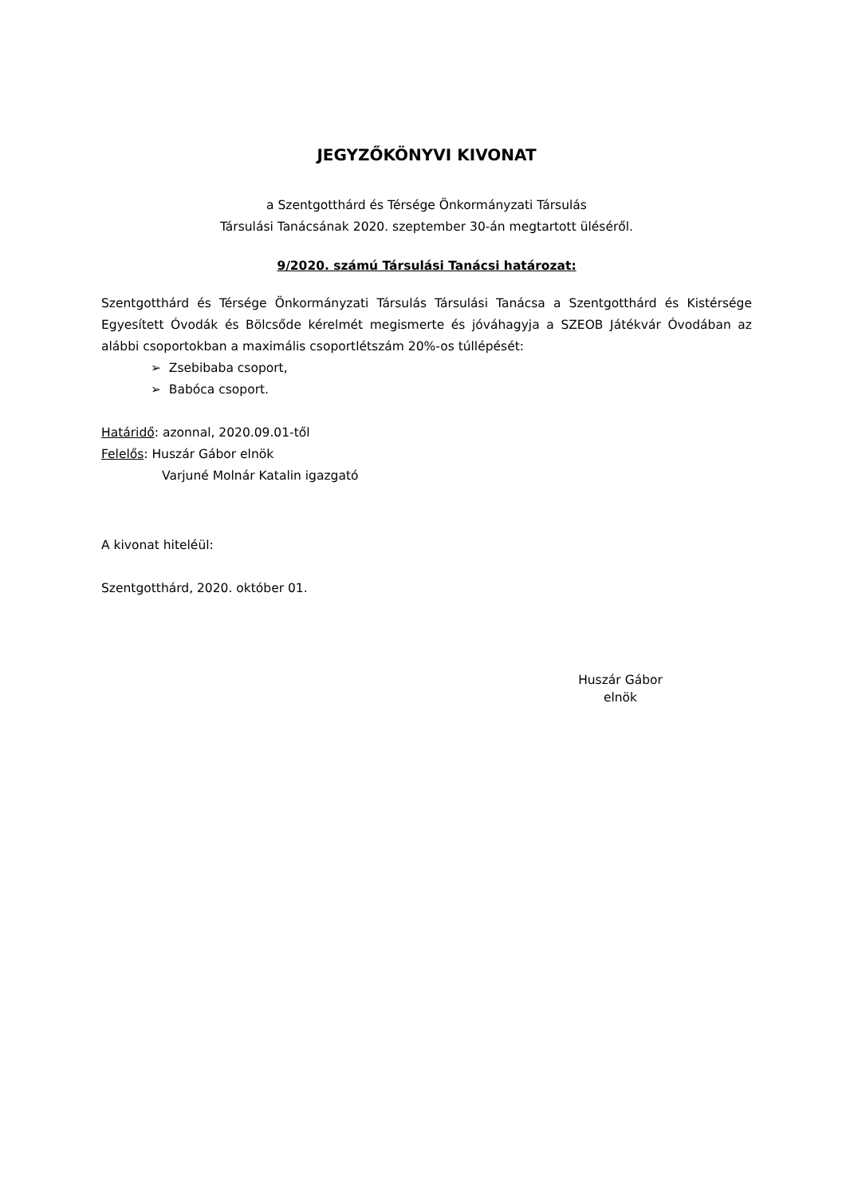JEGYZŐKÖNYVI KIVONAT
a Szentgotthárd és Térsége Önkormányzati Társulás
Társulási Tanácsának 2020. szeptember 30-án megtartott üléséről.
9/2020. számú Társulási Tanácsi határozat:
Szentgotthárd és Térsége Önkormányzati Társulás Társulási Tanácsa a Szentgotthárd és Kistérsége Egyesített Óvodák és Bölcsőde kérelmét megismerte és jóváhagyja a SZEOB Játékvár Óvodában az alábbi csoportokban a maximális csoportlétszám 20%-os túllépését:
➢ Zsebibaba csoport,
➢ Babóca csoport.
Határidő: azonnal, 2020.09.01-től
Felelős: Huszár Gábor elnök
Varjuné Molnár Katalin igazgató
A kivonat hiteléül:
Szentgotthárd, 2020. október 01.
Huszár Gábor
elnök